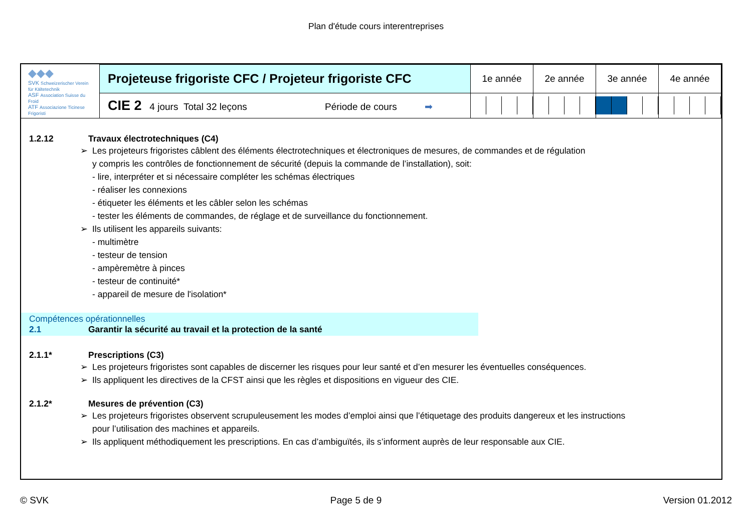Plan d'étude cours interentreprises
| ◆◆◆ SVK Schweizerischer Verein für Kältetechnik ASF Association Suisse du Froid ATF Associazione Ticinese Frigoristi | Projeteuse frigoriste CFC / Projeteur frigoriste CFC | 1e année | 2e année | 3e année | 4e année |
| | CIE 2 4 jours Total 32 leçons Période de cours ➡ | | | | |
1.2.12 Travaux électrotechniques (C4)
➢ Les projeteurs frigoristes câblent des éléments électrotechniques et électroniques de mesures, de commandes et de régulation
y compris les contrôles de fonctionnement de sécurité (depuis la commande de l’installation), soit:
- lire, interpréter et si nécessaire compléter les schémas électriques
- réaliser les connexions
- étiqueter les éléments et les câbler selon les schémas
- tester les éléments de commandes, de réglage et de surveillance du fonctionnement.
➢ Ils utilisent les appareils suivants:
- multimètre
- testeur de tension
- ampèremètre à pinces
- testeur de continuité*
- appareil de mesure de l'isolation*
Compétences opérationnelles
2.1 Garantir la sécurité au travail et la protection de la santé
2.1.1* Prescriptions (C3)
➢ Les projeteurs frigoristes sont capables de discerner les risques pour leur santé et d’en mesurer les éventuelles conséquences.
➢ Ils appliquent les directives de la CFST ainsi que les règles et dispositions en vigueur des CIE.
2.1.2* Mesures de prévention (C3)
➢ Les projeteurs frigoristes observent scrupuleusement les modes d’emploi ainsi que l’étiquetage des produits dangereux et les instructions
pour l’utilisation des machines et appareils.
➢ Ils appliquent méthodiquement les prescriptions. En cas d’ambiguïtés, ils s’informent auprès de leur responsable aux CIE.
© SVK Page 5 de 9 Version 01.2012